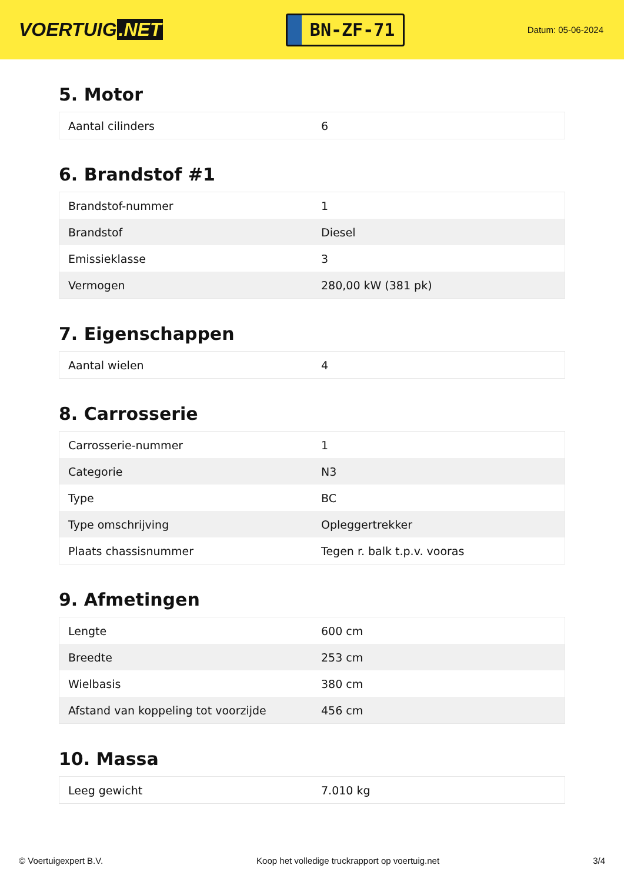VOERTUIG.NET
BN-ZF-71
Datum: 05-06-2024
5. Motor
| Aantal cilinders | 6 |
6. Brandstof #1
| Brandstof-nummer | 1 |
| Brandstof | Diesel |
| Emissieklasse | 3 |
| Vermogen | 280,00 kW (381 pk) |
7. Eigenschappen
| Aantal wielen | 4 |
8. Carrosserie
| Carrosserie-nummer | 1 |
| Categorie | N3 |
| Type | BC |
| Type omschrijving | Opleggertrekker |
| Plaats chassisnummer | Tegen r. balk t.p.v. vooras |
9. Afmetingen
| Lengte | 600 cm |
| Breedte | 253 cm |
| Wielbasis | 380 cm |
| Afstand van koppeling tot voorzijde | 456 cm |
10. Massa
| Leeg gewicht | 7.010 kg |
© Voertuigexpert B.V. Koop het volledige truckrapport op voertuig.net 3/4